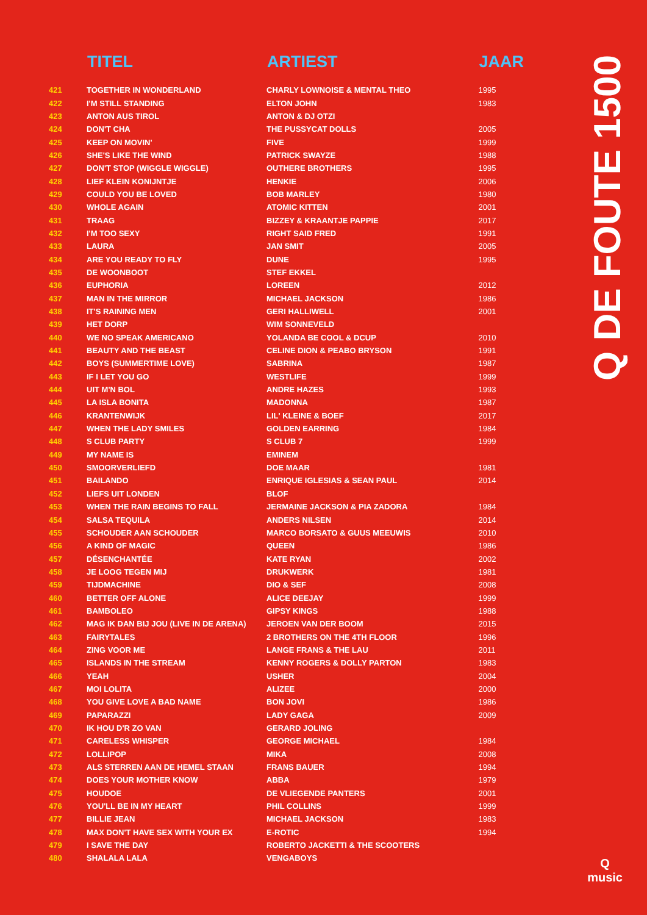| | TITEL | ARTIEST | JAAR |
| --- | --- | --- | --- |
| 421 | TOGETHER IN WONDERLAND | CHARLY LOWNOISE & MENTAL THEO | 1995 |
| 422 | I'M STILL STANDING | ELTON JOHN | 1983 |
| 423 | ANTON AUS TIROL | ANTON & DJ OTZI | |
| 424 | DON'T CHA | THE PUSSYCAT DOLLS | 2005 |
| 425 | KEEP ON MOVIN' | FIVE | 1999 |
| 426 | SHE'S LIKE THE WIND | PATRICK SWAYZE | 1988 |
| 427 | DON'T STOP (WIGGLE WIGGLE) | OUTHERE BROTHERS | 1995 |
| 428 | LIEF KLEIN KONIJNTJE | HENKIE | 2006 |
| 429 | COULD YOU BE LOVED | BOB MARLEY | 1980 |
| 430 | WHOLE AGAIN | ATOMIC KITTEN | 2001 |
| 431 | TRAAG | BIZZEY & KRAANTJE PAPPIE | 2017 |
| 432 | I'M TOO SEXY | RIGHT SAID FRED | 1991 |
| 433 | LAURA | JAN SMIT | 2005 |
| 434 | ARE YOU READY TO FLY | DUNE | 1995 |
| 435 | DE WOONBOOT | STEF EKKEL | |
| 436 | EUPHORIA | LOREEN | 2012 |
| 437 | MAN IN THE MIRROR | MICHAEL JACKSON | 1986 |
| 438 | IT'S RAINING MEN | GERI HALLIWELL | 2001 |
| 439 | HET DORP | WIM SONNEVELD | |
| 440 | WE NO SPEAK AMERICANO | YOLANDA BE COOL & DCUP | 2010 |
| 441 | BEAUTY AND THE BEAST | CELINE DION & PEABO BRYSON | 1991 |
| 442 | BOYS (SUMMERTIME LOVE) | SABRINA | 1987 |
| 443 | IF I LET YOU GO | WESTLIFE | 1999 |
| 444 | UIT M'N BOL | ANDRE HAZES | 1993 |
| 445 | LA ISLA BONITA | MADONNA | 1987 |
| 446 | KRANTENWIJK | LIL' KLEINE & BOEF | 2017 |
| 447 | WHEN THE LADY SMILES | GOLDEN EARRING | 1984 |
| 448 | S CLUB PARTY | S CLUB 7 | 1999 |
| 449 | MY NAME IS | EMINEM | |
| 450 | SMOORVERLIEFD | DOE MAAR | 1981 |
| 451 | BAILANDO | ENRIQUE IGLESIAS & SEAN PAUL | 2014 |
| 452 | LIEFS UIT LONDEN | BLOF | |
| 453 | WHEN THE RAIN BEGINS TO FALL | JERMAINE JACKSON & PIA ZADORA | 1984 |
| 454 | SALSA TEQUILA | ANDERS NILSEN | 2014 |
| 455 | SCHOUDER AAN SCHOUDER | MARCO BORSATO & GUUS MEEUWIS | 2010 |
| 456 | A KIND OF MAGIC | QUEEN | 1986 |
| 457 | DÉSENCHANTÉE | KATE RYAN | 2002 |
| 458 | JE LOOG TEGEN MIJ | DRUKWERK | 1981 |
| 459 | TIJDMACHINE | DIO & SEF | 2008 |
| 460 | BETTER OFF ALONE | ALICE DEEJAY | 1999 |
| 461 | BAMBOLEO | GIPSY KINGS | 1988 |
| 462 | MAG IK DAN BIJ JOU (LIVE IN DE ARENA) | JEROEN VAN DER BOOM | 2015 |
| 463 | FAIRYTALES | 2 BROTHERS ON THE 4TH FLOOR | 1996 |
| 464 | ZING VOOR ME | LANGE FRANS & THE LAU | 2011 |
| 465 | ISLANDS IN THE STREAM | KENNY ROGERS & DOLLY PARTON | 1983 |
| 466 | YEAH | USHER | 2004 |
| 467 | MOI LOLITA | ALIZEE | 2000 |
| 468 | YOU GIVE LOVE A BAD NAME | BON JOVI | 1986 |
| 469 | PAPARAZZI | LADY GAGA | 2009 |
| 470 | IK HOU D'R ZO VAN | GERARD JOLING | |
| 471 | CARELESS WHISPER | GEORGE MICHAEL | 1984 |
| 472 | LOLLIPOP | MIKA | 2008 |
| 473 | ALS STERREN AAN DE HEMEL STAAN | FRANS BAUER | 1994 |
| 474 | DOES YOUR MOTHER KNOW | ABBA | 1979 |
| 475 | HOUDOE | DE VLIEGENDE PANTERS | 2001 |
| 476 | YOU'LL BE IN MY HEART | PHIL COLLINS | 1999 |
| 477 | BILLIE JEAN | MICHAEL JACKSON | 1983 |
| 478 | MAX DON'T HAVE SEX WITH YOUR EX | E-ROTIC | 1994 |
| 479 | I SAVE THE DAY | ROBERTO JACKETTI & THE SCOOTERS | |
| 480 | SHALALA LALA | VENGABOYS | |
Q DE FOUTE 1500
Q
music